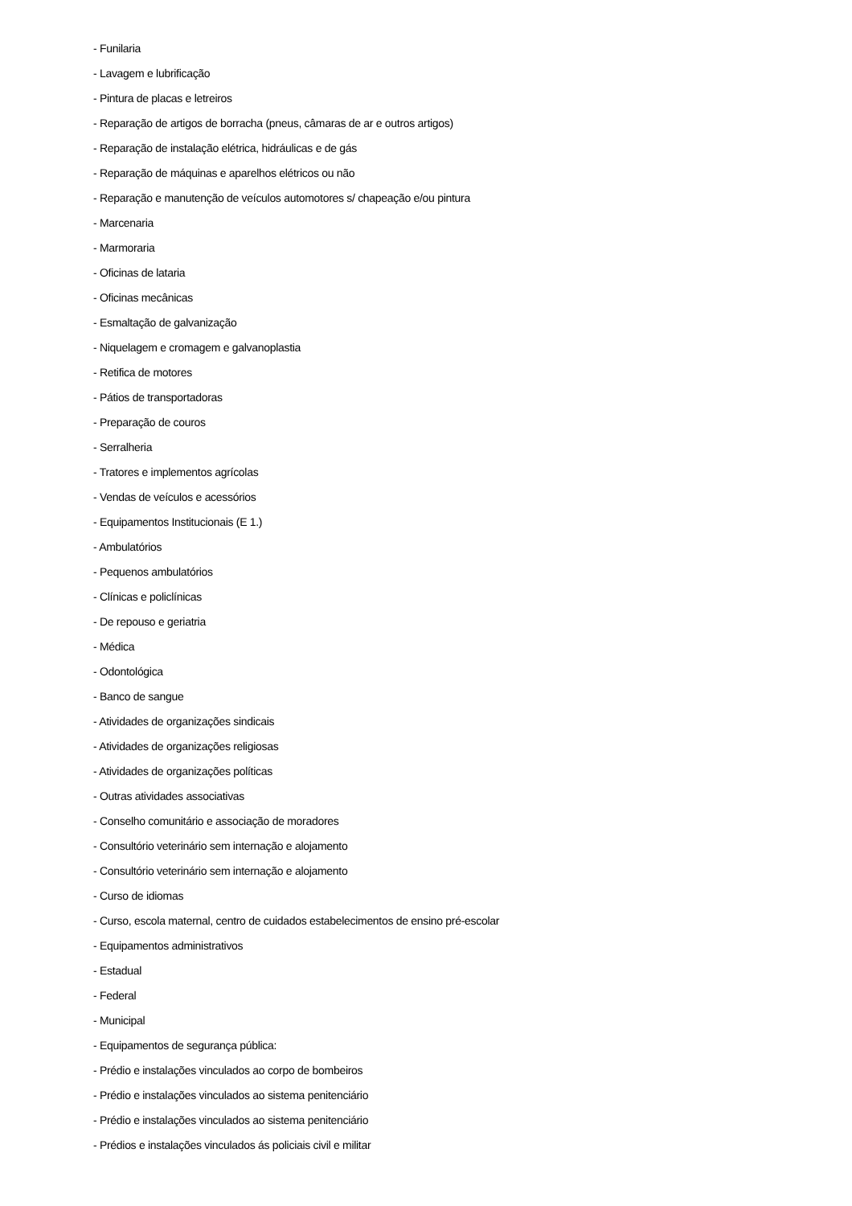- Funilaria
- Lavagem e lubrificação
- Pintura de placas e letreiros
- Reparação de artigos de borracha (pneus, câmaras de ar e outros artigos)
- Reparação de instalação elétrica, hidráulicas e de gás
- Reparação de máquinas e aparelhos elétricos ou não
- Reparação e manutenção de veículos automotores s/ chapeação e/ou pintura
- Marcenaria
- Marmoraria
- Oficinas de lataria
- Oficinas mecânicas
- Esmaltação de galvanização
- Niquelagem e cromagem e galvanoplastia
- Retifica de motores
- Pátios de transportadoras
- Preparação de couros
- Serralheria
- Tratores e implementos agrícolas
- Vendas de veículos e acessórios
- Equipamentos Institucionais (E 1.)
- Ambulatórios
- Pequenos ambulatórios
- Clínicas e policlínicas
- De repouso e geriatria
- Médica
- Odontológica
- Banco de sangue
- Atividades de organizações sindicais
- Atividades de organizações religiosas
- Atividades de organizações políticas
- Outras atividades associativas
- Conselho comunitário e associação de moradores
- Consultório veterinário sem internação e alojamento
- Consultório veterinário sem internação e alojamento
- Curso de idiomas
- Curso, escola maternal, centro de cuidados estabelecimentos de ensino pré-escolar
- Equipamentos administrativos
- Estadual
- Federal
- Municipal
- Equipamentos de segurança pública:
- Prédio e instalações vinculados ao corpo de bombeiros
- Prédio e instalações vinculados ao sistema penitenciário
- Prédio e instalações vinculados ao sistema penitenciário
- Prédios e instalações vinculados ás policiais civil e militar